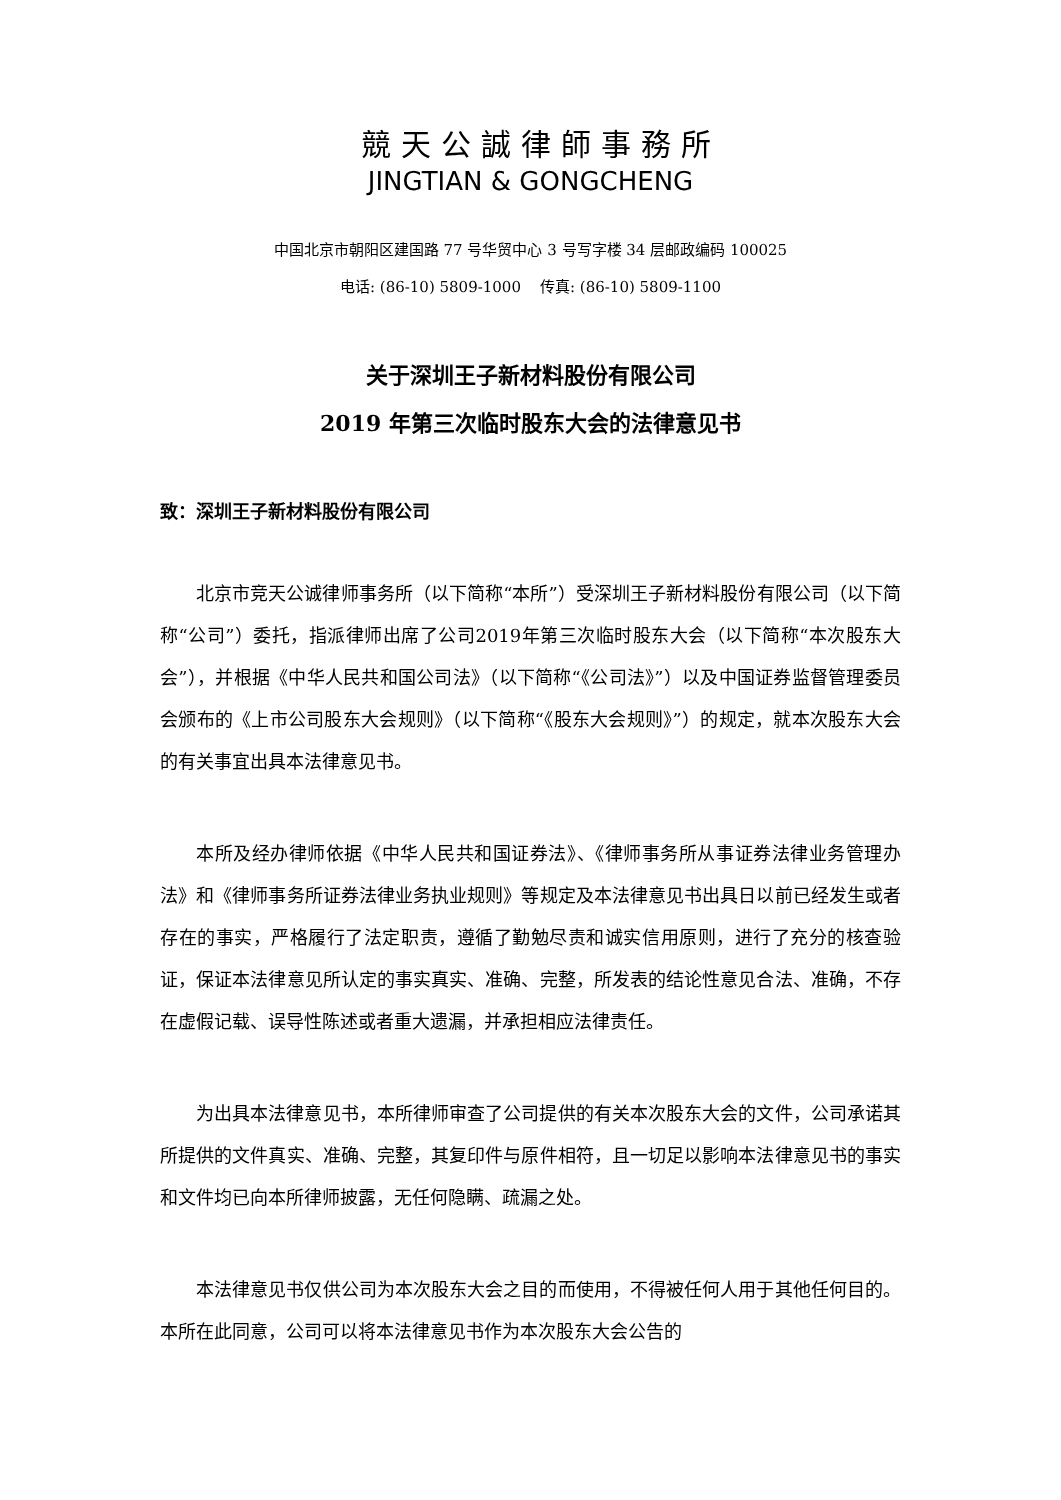競天公誠律師事務所
JINGTIAN & GONGCHENG
中国北京市朝阳区建国路 77 号华贸中心 3 号写字楼 34 层邮政编码 100025
电话: (86-10) 5809-1000 传真: (86-10) 5809-1100
关于深圳王子新材料股份有限公司
2019 年第三次临时股东大会的法律意见书
致：深圳王子新材料股份有限公司
北京市竞天公诚律师事务所（以下简称“本所”）受深圳王子新材料股份有限公司（以下简称“公司”）委托，指派律师出席了公司2019年第三次临时股东大会（以下简称“本次股东大会”），并根据《中华人民共和国公司法》（以下简称“《公司法》”）以及中国证券监督管理委员会颁布的《上市公司股东大会规则》（以下简称“《股东大会规则》”）的规定，就本次股东大会的有关事宜出具本法律意见书。
本所及经办律师依据《中华人民共和国证券法》、《律师事务所从事证券法律业务管理办法》和《律师事务所证券法律业务执业规则》等规定及本法律意见书出具日以前已经发生或者存在的事实，严格履行了法定职责，遵循了勤勉尽责和诚实信用原则，进行了充分的核查验证，保证本法律意见所认定的事实真实、准确、完整，所发表的结论性意见合法、准确，不存在虚假记载、误导性陈述或者重大遗漏，并承担相应法律责任。
为出具本法律意见书，本所律师审查了公司提供的有关本次股东大会的文件，公司承诺其所提供的文件真实、准确、完整，其复印件与原件相符，且一切足以影响本法律意见书的事实和文件均已向本所律师披露，无任何隐瞒、疏漏之处。
本法律意见书仅供公司为本次股东大会之目的而使用，不得被任何人用于其他任何目的。本所在此同意，公司可以将本法律意见书作为本次股东大会公告的